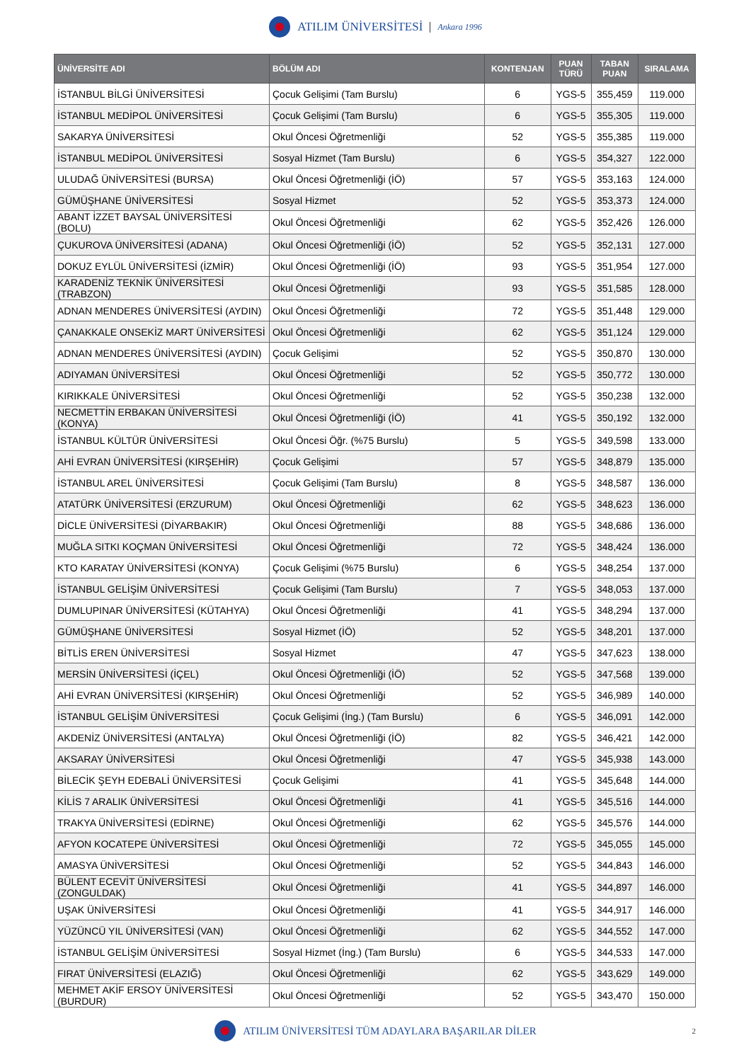ATILIM ÜNİVERSİTESİ Ankara 1996
| ÜNİVERSİTE ADI | BÖLÜM ADI | KONTENJAN | PUAN TÜRÜ | TABAN PUAN | SIRALAMA |
| --- | --- | --- | --- | --- | --- |
| İSTANBUL BİLGİ ÜNİVERSİTESİ | Çocuk Gelişimi (Tam Burslu) | 6 | YGS-5 | 355,459 | 119.000 |
| İSTANBUL MEDİPOL ÜNİVERSİTESİ | Çocuk Gelişimi (Tam Burslu) | 6 | YGS-5 | 355,305 | 119.000 |
| SAKARYA ÜNİVERSİTESİ | Okul Öncesi Öğretmenliği | 52 | YGS-5 | 355,385 | 119.000 |
| İSTANBUL MEDİPOL ÜNİVERSİTESİ | Sosyal Hizmet (Tam Burslu) | 6 | YGS-5 | 354,327 | 122.000 |
| ULUDAĞ ÜNİVERSİTESİ (BURSA) | Okul Öncesi Öğretmenliği (İÖ) | 57 | YGS-5 | 353,163 | 124.000 |
| GÜMÜŞHANE ÜNİVERSİTESİ | Sosyal Hizmet | 52 | YGS-5 | 353,373 | 124.000 |
| ABANT İZZET BAYSAL ÜNİVERSİTESİ (BOLU) | Okul Öncesi Öğretmenliği | 62 | YGS-5 | 352,426 | 126.000 |
| ÇUKUROVA ÜNİVERSİTESİ (ADANA) | Okul Öncesi Öğretmenliği (İÖ) | 52 | YGS-5 | 352,131 | 127.000 |
| DOKUZ EYLÜL ÜNİVERSİTESİ (İZMİR) | Okul Öncesi Öğretmenliği (İÖ) | 93 | YGS-5 | 351,954 | 127.000 |
| KARADENİZ TEKNİK ÜNİVERSİTESİ (TRABZON) | Okul Öncesi Öğretmenliği | 93 | YGS-5 | 351,585 | 128.000 |
| ADNAN MENDERES ÜNİVERSİTESİ (AYDIN) | Okul Öncesi Öğretmenliği | 72 | YGS-5 | 351,448 | 129.000 |
| ÇANAKKALE ONSEKİZ MART ÜNİVERSİTESİ | Okul Öncesi Öğretmenliği | 62 | YGS-5 | 351,124 | 129.000 |
| ADNAN MENDERES ÜNİVERSİTESİ (AYDIN) | Çocuk Gelişimi | 52 | YGS-5 | 350,870 | 130.000 |
| ADIYAMAN ÜNİVERSİTESİ | Okul Öncesi Öğretmenliği | 52 | YGS-5 | 350,772 | 130.000 |
| KIRIKKALE ÜNİVERSİTESİ | Okul Öncesi Öğretmenliği | 52 | YGS-5 | 350,238 | 132.000 |
| NECMETTİN ERBAKAN ÜNİVERSİTESİ (KONYA) | Okul Öncesi Öğretmenliği (İÖ) | 41 | YGS-5 | 350,192 | 132.000 |
| İSTANBUL KÜLTÜR ÜNİVERSİTESİ | Okul Öncesi Öğr. (%75 Burslu) | 5 | YGS-5 | 349,598 | 133.000 |
| AHİ EVRAN ÜNİVERSİTESİ (KIRŞEHİR) | Çocuk Gelişimi | 57 | YGS-5 | 348,879 | 135.000 |
| İSTANBUL AREL ÜNİVERSİTESİ | Çocuk Gelişimi (Tam Burslu) | 8 | YGS-5 | 348,587 | 136.000 |
| ATATÜRK ÜNİVERSİTESİ (ERZURUM) | Okul Öncesi Öğretmenliği | 62 | YGS-5 | 348,623 | 136.000 |
| DİCLE ÜNİVERSİTESİ (DİYARBAKIR) | Okul Öncesi Öğretmenliği | 88 | YGS-5 | 348,686 | 136.000 |
| MUĞLA SITKI KOÇMAN ÜNİVERSİTESİ | Okul Öncesi Öğretmenliği | 72 | YGS-5 | 348,424 | 136.000 |
| KTO KARATAY ÜNİVERSİTESİ (KONYA) | Çocuk Gelişimi (%75 Burslu) | 6 | YGS-5 | 348,254 | 137.000 |
| İSTANBUL GELİŞİM ÜNİVERSİTESİ | Çocuk Gelişimi (Tam Burslu) | 7 | YGS-5 | 348,053 | 137.000 |
| DUMLUPINAR ÜNİVERSİTESİ (KÜTAHYA) | Okul Öncesi Öğretmenliği | 41 | YGS-5 | 348,294 | 137.000 |
| GÜMÜŞHANE ÜNİVERSİTESİ | Sosyal Hizmet (İÖ) | 52 | YGS-5 | 348,201 | 137.000 |
| BİTLİS EREN ÜNİVERSİTESİ | Sosyal Hizmet | 47 | YGS-5 | 347,623 | 138.000 |
| MERSİN ÜNİVERSİTESİ (İÇEL) | Okul Öncesi Öğretmenliği (İÖ) | 52 | YGS-5 | 347,568 | 139.000 |
| AHİ EVRAN ÜNİVERSİTESİ (KIRŞEHİR) | Okul Öncesi Öğretmenliği | 52 | YGS-5 | 346,989 | 140.000 |
| İSTANBUL GELİŞİM ÜNİVERSİTESİ | Çocuk Gelişimi (İng.) (Tam Burslu) | 6 | YGS-5 | 346,091 | 142.000 |
| AKDENİZ ÜNİVERSİTESİ (ANTALYA) | Okul Öncesi Öğretmenliği (İÖ) | 82 | YGS-5 | 346,421 | 142.000 |
| AKSARAY ÜNİVERSİTESİ | Okul Öncesi Öğretmenliği | 47 | YGS-5 | 345,938 | 143.000 |
| BİLECİK ŞEYH EDEBALİ ÜNİVERSİTESİ | Çocuk Gelişimi | 41 | YGS-5 | 345,648 | 144.000 |
| KİLİS 7 ARALIK ÜNİVERSİTESİ | Okul Öncesi Öğretmenliği | 41 | YGS-5 | 345,516 | 144.000 |
| TRAKYA ÜNİVERSİTESİ (EDİRNE) | Okul Öncesi Öğretmenliği | 62 | YGS-5 | 345,576 | 144.000 |
| AFYON KOCATEPE ÜNİVERSİTESİ | Okul Öncesi Öğretmenliği | 72 | YGS-5 | 345,055 | 145.000 |
| AMASYA ÜNİVERSİTESİ | Okul Öncesi Öğretmenliği | 52 | YGS-5 | 344,843 | 146.000 |
| BÜLENT ECEVİT ÜNİVERSİTESİ (ZONGULDAK) | Okul Öncesi Öğretmenliği | 41 | YGS-5 | 344,897 | 146.000 |
| UŞAK ÜNİVERSİTESİ | Okul Öncesi Öğretmenliği | 41 | YGS-5 | 344,917 | 146.000 |
| YÜZÜNCÜ YIL ÜNİVERSİTESİ (VAN) | Okul Öncesi Öğretmenliği | 62 | YGS-5 | 344,552 | 147.000 |
| İSTANBUL GELİŞİM ÜNİVERSİTESİ | Sosyal Hizmet (İng.) (Tam Burslu) | 6 | YGS-5 | 344,533 | 147.000 |
| FIRAT ÜNİVERSİTESİ (ELAZIĞ) | Okul Öncesi Öğretmenliği | 62 | YGS-5 | 343,629 | 149.000 |
| MEHMET AKİF ERSOY ÜNİVERSİTESİ (BURDUR) | Okul Öncesi Öğretmenliği | 52 | YGS-5 | 343,470 | 150.000 |
ATILIM ÜNİVERSİTESİ TÜM ADAYLARA BAŞARILAR DİLER 2